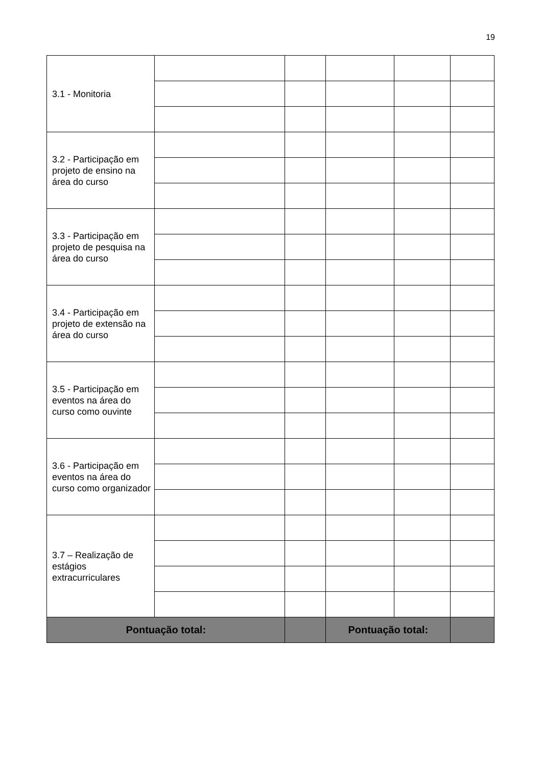19
| 3.1 - Monitoria | | | | | |
| 3.2 - Participação em projeto de ensino na área do curso | | | | | |
| 3.3 - Participação em projeto de pesquisa na área do curso | | | | | |
| 3.4 - Participação em projeto de extensão na área do curso | | | | | |
| 3.5 - Participação em eventos na área do curso como ouvinte | | | | | |
| 3.6 - Participação em eventos na área do curso como organizador | | | | | |
| 3.7 – Realização de estágios extracurriculares | | | | | |
| Pontuação total: | | | Pontuação total: | | |